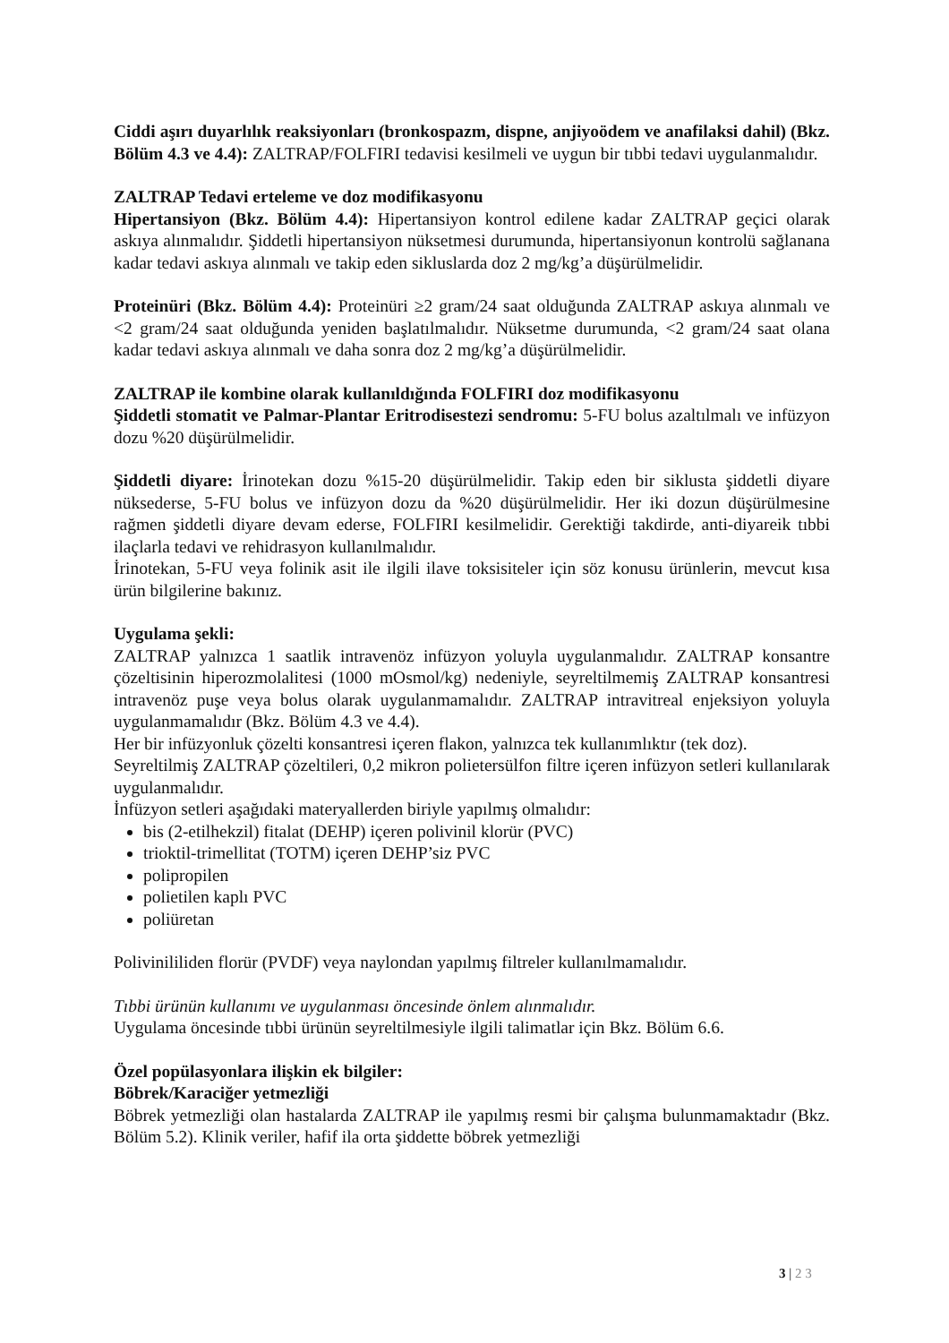Ciddi aşırı duyarlılık reaksiyonları (bronkospazm, dispne, anjiyoödem ve anafilaksi dahil) (Bkz. Bölüm 4.3 ve 4.4): ZALTRAP/FOLFIRI tedavisi kesilmeli ve uygun bir tıbbi tedavi uygulanmalıdır.
ZALTRAP Tedavi erteleme ve doz modifikasyonu
Hipertansiyon (Bkz. Bölüm 4.4): Hipertansiyon kontrol edilene kadar ZALTRAP geçici olarak askıya alınmalıdır. Şiddetli hipertansiyon nüksetmesi durumunda, hipertansiyonun kontrolü sağlanana kadar tedavi askıya alınmalı ve takip eden sikluslarda doz 2 mg/kg’a düşürülmelidir.
Proteinüri (Bkz. Bölüm 4.4): Proteinüri ≥2 gram/24 saat olduğunda ZALTRAP askıya alınmalı ve <2 gram/24 saat olduğunda yeniden başlatılmalıdır. Nüksetme durumunda, <2 gram/24 saat olana kadar tedavi askıya alınmalı ve daha sonra doz 2 mg/kg’a düşürülmelidir.
ZALTRAP ile kombine olarak kullanıldığında FOLFIRI doz modifikasyonu
Şiddetli stomatit ve Palmar-Plantar Eritrodisestezi sendromu: 5-FU bolus azaltılmalı ve infüzyon dozu %20 düşürülmelidir.
Şiddetli diyare: İrinotekan dozu %15-20 düşürülmelidir. Takip eden bir siklusta şiddetli diyare nüksederse, 5-FU bolus ve infüzyon dozu da %20 düşürülmelidir. Her iki dozun düşürülmesine rağmen şiddetli diyare devam ederse, FOLFIRI kesilmelidir. Gerektiği takdirde, anti-diyareik tıbbi ilaçlarla tedavi ve rehidrasyon kullanılmalıdır.
İrinotekan, 5-FU veya folinik asit ile ilgili ilave toksisiteler için söz konusu ürünlerin, mevcut kısa ürün bilgilerine bakınız.
Uygulama şekli:
ZALTRAP yalnızca 1 saatlik intravenöz infüzyon yoluyla uygulanmalıdır. ZALTRAP konsantre çözeltisinin hiperozmolalitesi (1000 mOsmol/kg) nedeniyle, seyreltilmemiş ZALTRAP konsantresi intravenöz puşe veya bolus olarak uygulanmamalıdır. ZALTRAP intravitreal enjeksiyon yoluyla uygulanmamalıdır (Bkz. Bölüm 4.3 ve 4.4).
Her bir infüzyonluk çözelti konsantresi içeren flakon, yalnızca tek kullanımlıktır (tek doz).
Seyreltilmiş ZALTRAP çözeltileri, 0,2 mikron polietersülfon filtre içeren infüzyon setleri kullanılarak uygulanmalıdır.
İnfüzyon setleri aşağıdaki materyallerden biriyle yapılmış olmalıdır:
bis (2-etilhekzil) fitalat (DEHP) içeren polivinil klorür (PVC)
trioktil-trimellitat (TOTM) içeren DEHP’siz PVC
polipropilen
polietilen kaplı PVC
poliüretan
Polivinililiden florür (PVDF) veya naylondan yapılmış filtreler kullanılmamalıdır.
Tıbbi ürünün kullanımı ve uygulanması öncesinde önlem alınmalıdır.
Uygulama öncesinde tıbbi ürünün seyreltilmesiyle ilgili talimatlar için Bkz. Bölüm 6.6.
Özel popülasyonlara ilişkin ek bilgiler:
Böbrek/Karaciğer yetmezliği
Böbrek yetmezliği olan hastalarda ZALTRAP ile yapılmış resmi bir çalışma bulunmamaktadır (Bkz. Bölüm 5.2). Klinik veriler, hafif ila orta şiddette böbrek yetmezliği
3 | 2 3